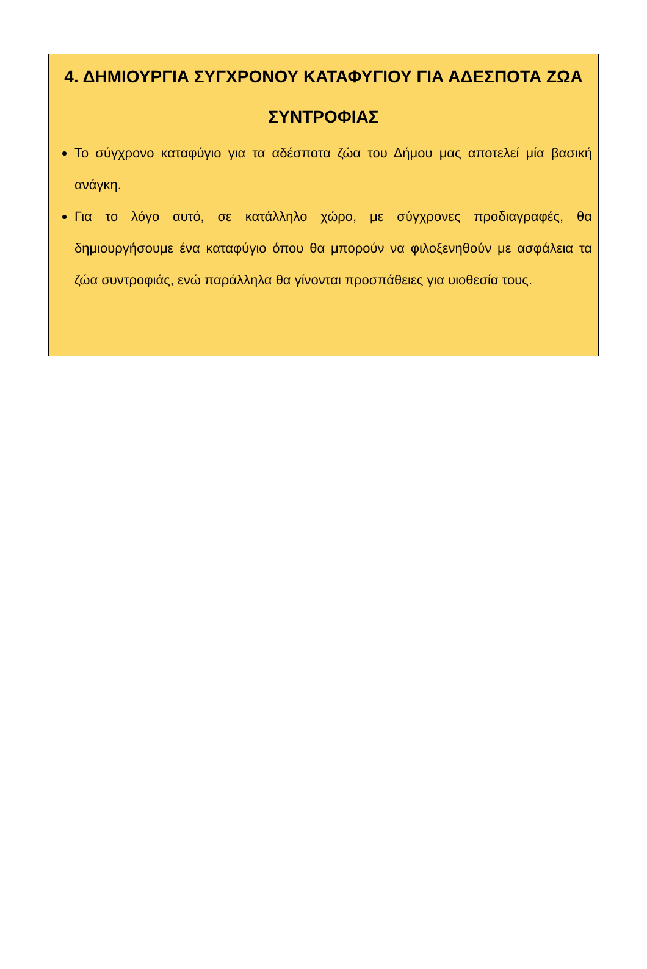4. ΔΗΜΙΟΥΡΓΙΑ ΣΥΓΧΡΟΝΟΥ ΚΑΤΑΦΥΓΙΟΥ ΓΙΑ ΑΔΕΣΠΟΤΑ ΖΩΑ ΣΥΝΤΡΟΦΙΑΣ
Το σύγχρονο καταφύγιο για τα αδέσποτα ζώα του Δήμου μας αποτελεί μία βασική ανάγκη.
Για το λόγο αυτό, σε κατάλληλο χώρο, με σύγχρονες προδιαγραφές, θα δημιουργήσουμε ένα καταφύγιο όπου θα μπορούν να φιλοξενηθούν με ασφάλεια τα ζώα συντροφιάς, ενώ παράλληλα θα γίνονται προσπάθειες για υιοθεσία τους.